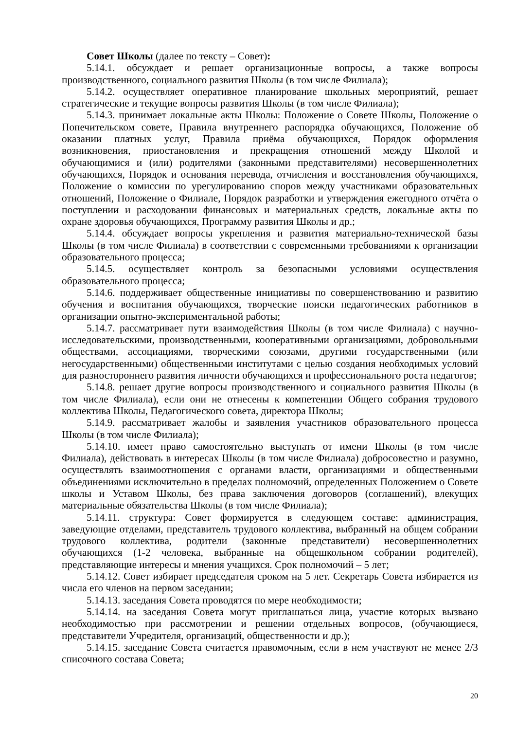Совет Школы (далее по тексту – Совет):
5.14.1. обсуждает и решает организационные вопросы, а также вопросы производственного, социального развития Школы (в том числе Филиала);
5.14.2. осуществляет оперативное планирование школьных мероприятий, решает стратегические и текущие вопросы развития Школы (в том числе Филиала);
5.14.3. принимает локальные акты Школы: Положение о Совете Школы, Положение о Попечительском совете, Правила внутреннего распорядка обучающихся, Положение об оказании платных услуг, Правила приёма обучающихся, Порядок оформления возникновения, приостановления и прекращения отношений между Школой и обучающимися и (или) родителями (законными представителями) несовершеннолетних обучающихся, Порядок и основания перевода, отчисления и восстановления обучающихся, Положение о комиссии по урегулированию споров между участниками образовательных отношений, Положение о Филиале, Порядок разработки и утверждения ежегодного отчёта о поступлении и расходовании финансовых и материальных средств, локальные акты по охране здоровья обучающихся, Программу развития Школы и др.;
5.14.4. обсуждает вопросы укрепления и развития материально-технической базы Школы (в том числе Филиала) в соответствии с современными требованиями к организации образовательного процесса;
5.14.5. осуществляет контроль за безопасными условиями осуществления образовательного процесса;
5.14.6. поддерживает общественные инициативы по совершенствованию и развитию обучения и воспитания обучающихся, творческие поиски педагогических работников в организации опытно-экспериментальной работы;
5.14.7. рассматривает пути взаимодействия Школы (в том числе Филиала) с научно-исследовательскими, производственными, кооперативными организациями, добровольными обществами, ассоциациями, творческими союзами, другими государственными (или негосударственными) общественными институтами с целью создания необходимых условий для разностороннего развития личности обучающихся и профессионального роста педагогов;
5.14.8. решает другие вопросы производственного и социального развития Школы (в том числе Филиала), если они не отнесены к компетенции Общего собрания трудового коллектива Школы, Педагогического совета, директора Школы;
5.14.9. рассматривает жалобы и заявления участников образовательного процесса Школы (в том числе Филиала);
5.14.10. имеет право самостоятельно выступать от имени Школы (в том числе Филиала), действовать в интересах Школы (в том числе Филиала) добросовестно и разумно, осуществлять взаимоотношения с органами власти, организациями и общественными объединениями исключительно в пределах полномочий, определенных Положением о Совете школы и Уставом Школы, без права заключения договоров (соглашений), влекущих материальные обязательства Школы (в том числе Филиала);
5.14.11. структура: Совет формируется в следующем составе: администрация, заведующие отделами, представитель трудового коллектива, выбранный на общем собрании трудового коллектива, родители (законные представители) несовершеннолетних обучающихся (1-2 человека, выбранные на общешкольном собрании родителей), представляющие интересы и мнения учащихся. Срок полномочий – 5 лет;
5.14.12. Совет избирает председателя сроком на 5 лет. Секретарь Совета избирается из числа его членов на первом заседании;
5.14.13. заседания Совета проводятся по мере необходимости;
5.14.14. на заседания Совета могут приглашаться лица, участие которых вызвано необходимостью при рассмотрении и решении отдельных вопросов, (обучающиеся, представители Учредителя, организаций, общественности и др.);
5.14.15. заседание Совета считается правомочным, если в нем участвуют не менее 2/3 списочного состава Совета;
20